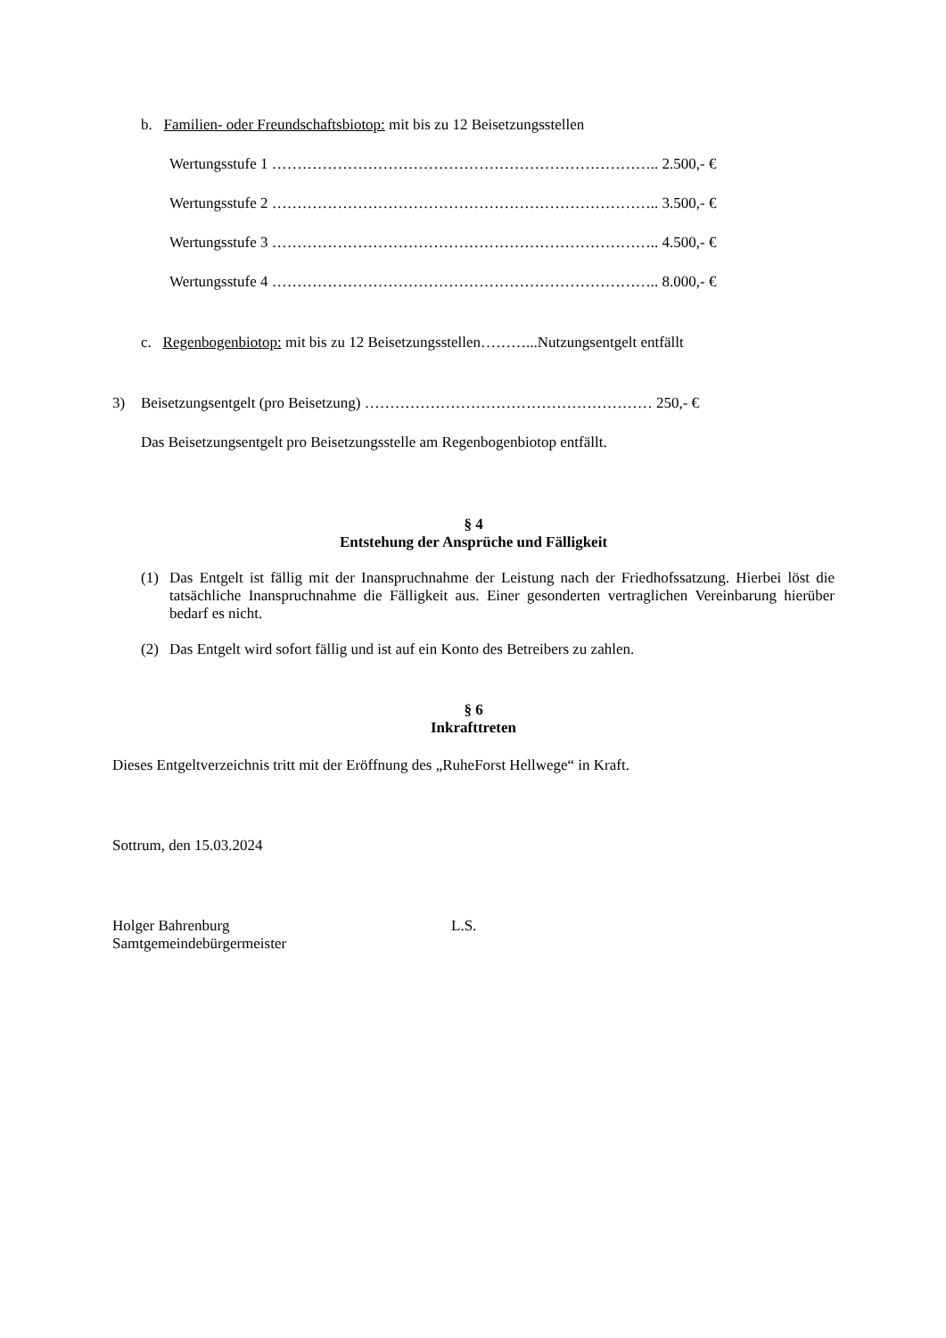b. Familien- oder Freundschaftsbiotop: mit bis zu 12 Beisetzungsstellen
Wertungsstufe 1 ………………………………………………………………….. 2.500,- €
Wertungsstufe 2 ………………………………………………………………….. 3.500,- €
Wertungsstufe 3 ………………………………………………………………….. 4.500,- €
Wertungsstufe 4 ………………………………………………………………….. 8.000,- €
c. Regenbogenbiotop: mit bis zu 12 Beisetzungsstellen………...Nutzungsentgelt entfällt
3) Beisetzungsentgelt (pro Beisetzung) ………………………………………………… 250,- €
Das Beisetzungsentgelt pro Beisetzungsstelle am Regenbogenbiotop entfällt.
§ 4
Entstehung der Ansprüche und Fälligkeit
(1) Das Entgelt ist fällig mit der Inanspruchnahme der Leistung nach der Friedhofssatzung. Hierbei löst die tatsächliche Inanspruchnahme die Fälligkeit aus. Einer gesonderten vertraglichen Vereinbarung hierüber bedarf es nicht.
(2) Das Entgelt wird sofort fällig und ist auf ein Konto des Betreibers zu zahlen.
§ 6
Inkrafttreten
Dieses Entgeltverzeichnis tritt mit der Eröffnung des „RuheForst Hellwege“ in Kraft.
Sottrum, den 15.03.2024
Holger Bahrenburg
Samtgemeindebürgermeister L.S.